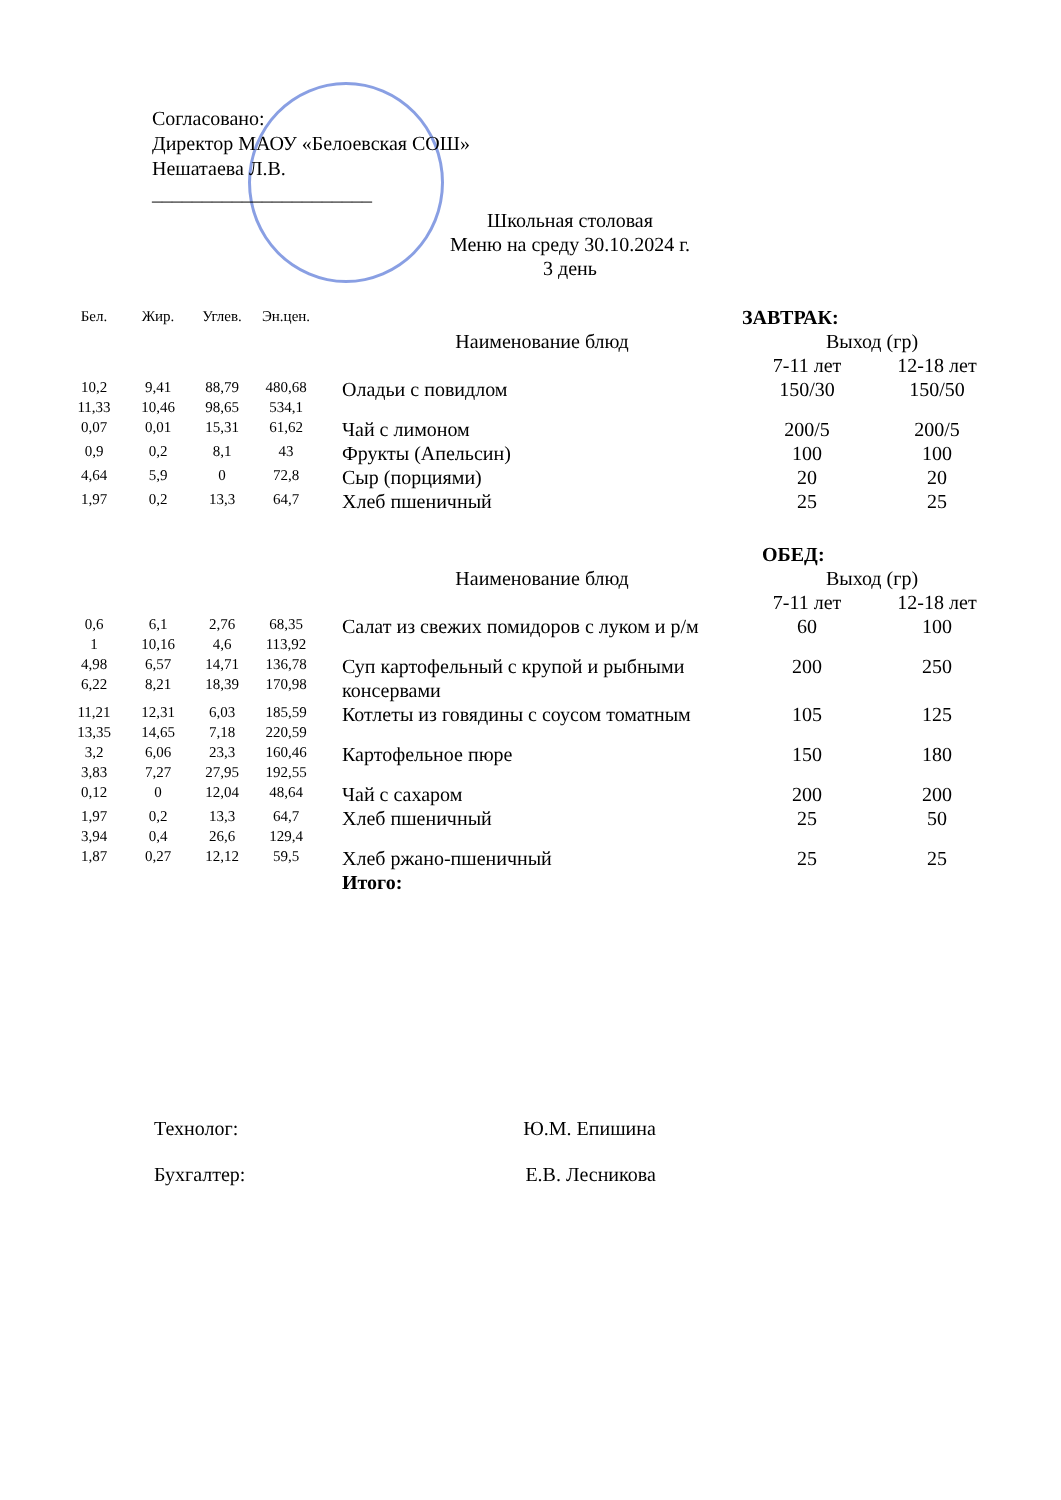Согласовано:
Директор МАОУ «Белоевская СОШ»
Нешатаева Л.В.
______________________
Школьная столовая
Меню на среду 30.10.2024 г.
3 день
| Бел. | Жир. | Углев. | Эн.цен. | | ЗАВТРАК: | |
| --- | --- | --- | --- | --- | --- | --- |
| | | | | Наименование блюд | Выход (гр) | |
| | | | | | 7-11 лет | 12-18 лет |
| 10,2 11,33 | 9,41 10,46 | 88,79 98,65 | 480,68 534,1 | Оладьи с повидлом | 150/30 | 150/50 |
| 0,07 | 0,01 | 15,31 | 61,62 | Чай с лимоном | 200/5 | 200/5 |
| 0,9 | 0,2 | 8,1 | 43 | Фрукты (Апельсин) | 100 | 100 |
| 4,64 | 5,9 | 0 | 72,8 | Сыр (порциями) | 20 | 20 |
| 1,97 | 0,2 | 13,3 | 64,7 | Хлеб пшеничный | 25 | 25 |
| | | | | | ОБЕД: | |
| | | | | Наименование блюд | Выход (гр) | |
| | | | | | 7-11 лет | 12-18 лет |
| 0,6 1 | 6,1 10,16 | 2,76 4,6 | 68,35 113,92 | Салат из свежих помидоров с луком и р/м | 60 | 100 |
| 4,98 6,22 | 6,57 8,21 | 14,71 18,39 | 136,78 170,98 | Суп картофельный с крупой и рыбными консервами | 200 | 250 |
| 11,21 13,35 | 12,31 14,65 | 6,03 7,18 | 185,59 220,59 | Котлеты из говядины с соусом томатным | 105 | 125 |
| 3,2 3,83 | 6,06 7,27 | 23,3 27,95 | 160,46 192,55 | Картофельное пюре | 150 | 180 |
| 0,12 | 0 | 12,04 | 48,64 | Чай с сахаром | 200 | 200 |
| 1,97 3,94 | 0,2 0,4 | 13,3 26,6 | 64,7 129,4 | Хлеб пшеничный | 25 | 50 |
| 1,87 | 0,27 | 12,12 | 59,5 | Хлеб ржано-пшеничный | 25 | 25 |
| | | | | Итого: | | |
Технолог: Ю.М. Епишина
Бухгалтер: Е.В. Лесникова